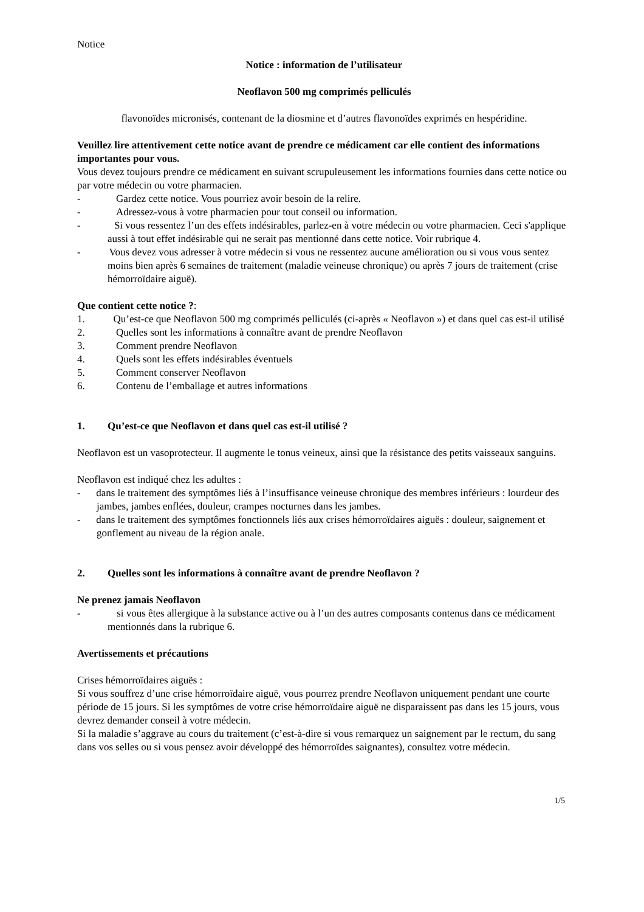Notice
Notice : information de l’utilisateur
Neoflavon 500 mg comprimés pelliculés
flavonoïdes micronisés, contenant de la diosmine et d’autres flavonoïdes exprimés en hespéridine.
Veuillez lire attentivement cette notice avant de prendre ce médicament car elle contient des informations importantes pour vous.
Vous devez toujours prendre ce médicament en suivant scrupuleusement les informations fournies dans cette notice ou par votre médecin ou votre pharmacien.
- Gardez cette notice. Vous pourriez avoir besoin de la relire.
- Adressez-vous à votre pharmacien pour tout conseil ou information.
- Si vous ressentez l’un des effets indésirables, parlez-en à votre médecin ou votre pharmacien. Ceci s'applique aussi à tout effet indésirable qui ne serait pas mentionné dans cette notice. Voir rubrique 4.
- Vous devez vous adresser à votre médecin si vous ne ressentez aucune amélioration ou si vous vous sentez moins bien après 6 semaines de traitement (maladie veineuse chronique) ou après 7 jours de traitement (crise hémorroïdaire aiguë).
Que contient cette notice ?:
1. Qu’est-ce que Neoflavon 500 mg comprimés pelliculés (ci-après « Neoflavon ») et dans quel cas est-il utilisé
2. Quelles sont les informations à connaître avant de prendre Neoflavon
3. Comment prendre Neoflavon
4. Quels sont les effets indésirables éventuels
5. Comment conserver Neoflavon
6. Contenu de l’emballage et autres informations
1. Qu’est-ce que Neoflavon et dans quel cas est-il utilisé ?
Neoflavon est un vasoprotecteur. Il augmente le tonus veineux, ainsi que la résistance des petits vaisseaux sanguins.
Neoflavon est indiqué chez les adultes :
- dans le traitement des symptômes liés à l’insuffisance veineuse chronique des membres inférieurs : lourdeur des jambes, jambes enflées, douleur, crampes nocturnes dans les jambes.
- dans le traitement des symptômes fonctionnels liés aux crises hémorroïdaires aiguës : douleur, saignement et gonflement au niveau de la région anale.
2. Quelles sont les informations à connaître avant de prendre Neoflavon ?
Ne prenez jamais Neoflavon
- si vous êtes allergique à la substance active ou à l’un des autres composants contenus dans ce médicament mentionnés dans la rubrique 6.
Avertissements et précautions
Crises hémorroïdaires aiguës :
Si vous souffrez d’une crise hémorroïdaire aiguë, vous pourrez prendre Neoflavon uniquement pendant une courte période de 15 jours. Si les symptômes de votre crise hémorroïdaire aiguë ne disparaissent pas dans les 15 jours, vous devrez demander conseil à votre médecin.
Si la maladie s’aggrave au cours du traitement (c’est-à-dire si vous remarquez un saignement par le rectum, du sang dans vos selles ou si vous pensez avoir développé des hémorroïdes saignantes), consultez votre médecin.
1/5